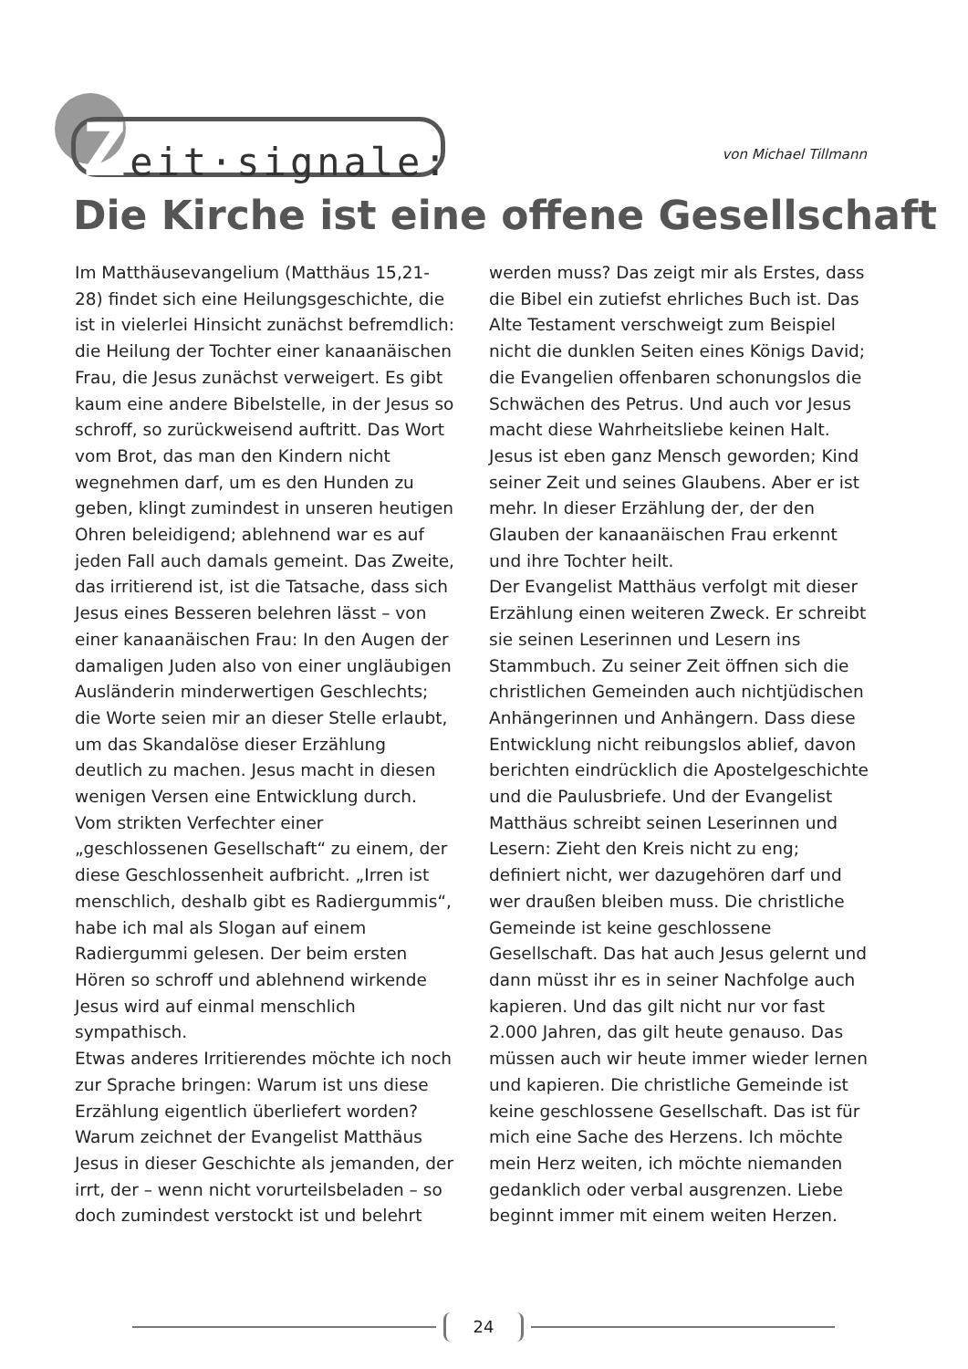Zeit·signale:
von Michael Tillmann
Die Kirche ist eine offene Gesellschaft
Im Matthäusevangelium (Matthäus 15,21-28) findet sich eine Heilungsgeschichte, die ist in vielerlei Hinsicht zunächst befremdlich: die Heilung der Tochter einer kanaanäischen Frau, die Jesus zunächst verweigert. Es gibt kaum eine andere Bibelstelle, in der Jesus so schroff, so zurückweisend auftritt. Das Wort vom Brot, das man den Kindern nicht wegnehmen darf, um es den Hunden zu geben, klingt zumindest in unseren heutigen Ohren beleidigend; ablehnend war es auf jeden Fall auch damals gemeint. Das Zweite, das irritierend ist, ist die Tatsache, dass sich Jesus eines Besseren belehren lässt – von einer kanaanäischen Frau: In den Augen der damaligen Juden also von einer ungläubigen Ausländerin minderwertigen Geschlechts; die Worte seien mir an dieser Stelle erlaubt, um das Skandalöse dieser Erzählung deutlich zu machen. Jesus macht in diesen wenigen Versen eine Entwicklung durch. Vom strikten Verfechter einer „geschlossenen Gesellschaft“ zu einem, der diese Geschlossenheit aufbricht. „Irren ist menschlich, deshalb gibt es Radiergummis“, habe ich mal als Slogan auf einem Radiergummi gelesen. Der beim ersten Hören so schroff und ablehnend wirkende Jesus wird auf einmal menschlich sympathisch.
Etwas anderes Irritierendes möchte ich noch zur Sprache bringen: Warum ist uns diese Erzählung eigentlich überliefert worden? Warum zeichnet der Evangelist Matthäus Jesus in dieser Geschichte als jemanden, der irrt, der – wenn nicht vorurteilsbeladen – so doch zumindest verstockt ist und belehrt werden muss? Das zeigt mir als Erstes, dass die Bibel ein zutiefst ehrliches Buch ist. Das Alte Testament verschweigt zum Beispiel nicht die dunklen Seiten eines Königs David; die Evangelien offenbaren schonungslos die Schwächen des Petrus. Und auch vor Jesus macht diese Wahrheitsliebe keinen Halt. Jesus ist eben ganz Mensch geworden; Kind seiner Zeit und seines Glaubens. Aber er ist mehr. In dieser Erzählung der, der den Glauben der kanaanäischen Frau erkennt und ihre Tochter heilt.
Der Evangelist Matthäus verfolgt mit dieser Erzählung einen weiteren Zweck. Er schreibt sie seinen Leserinnen und Lesern ins Stammbuch. Zu seiner Zeit öffnen sich die christlichen Gemeinden auch nichtjüdischen Anhängerinnen und Anhängern. Dass diese Entwicklung nicht reibungslos ablief, davon berichten eindrücklich die Apostelgeschichte und die Paulusbriefe. Und der Evangelist Matthäus schreibt seinen Leserinnen und Lesern: Zieht den Kreis nicht zu eng; definiert nicht, wer dazugehören darf und wer draußen bleiben muss. Die christliche Gemeinde ist keine geschlossene Gesellschaft. Das hat auch Jesus gelernt und dann müsst ihr es in seiner Nachfolge auch kapieren. Und das gilt nicht nur vor fast 2.000 Jahren, das gilt heute genauso. Das müssen auch wir heute immer wieder lernen und kapieren. Die christliche Gemeinde ist keine geschlossene Gesellschaft. Das ist für mich eine Sache des Herzens. Ich möchte mein Herz weiten, ich möchte niemanden gedanklich oder verbal ausgrenzen. Liebe beginnt immer mit einem weiten Herzen.
24